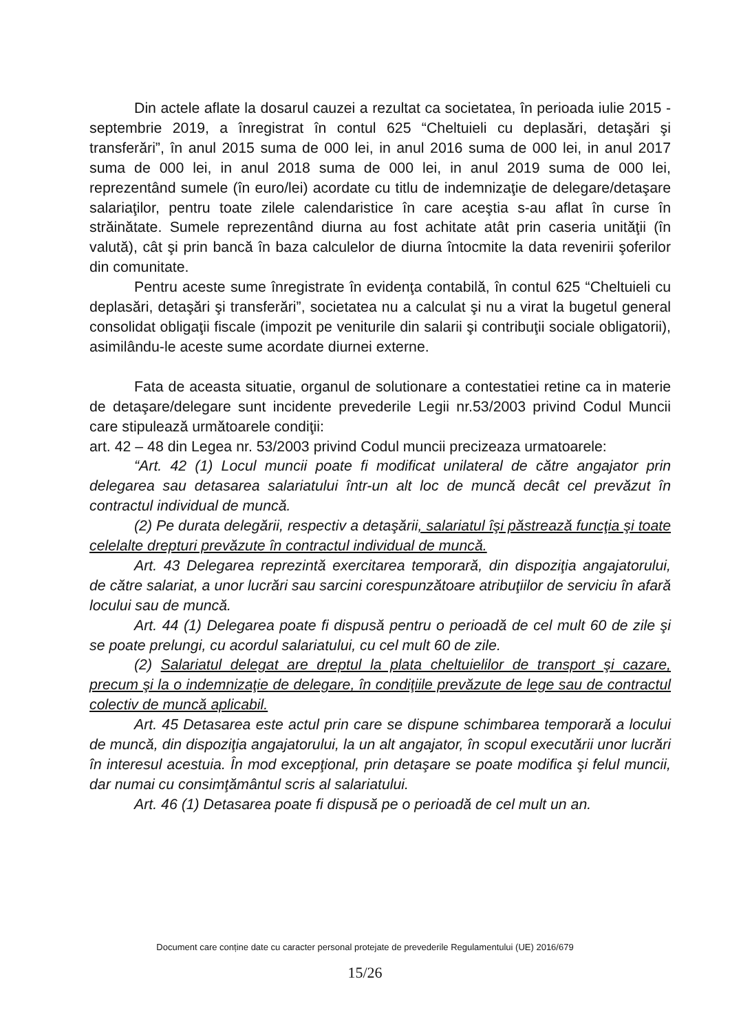Din actele aflate la dosarul cauzei a rezultat ca societatea, în perioada iulie 2015 - septembrie 2019, a înregistrat în contul 625 “Cheltuieli cu deplasări, detaşări şi transferări”, în anul 2015 suma de 000 lei, in anul 2016 suma de 000 lei, in anul 2017 suma de 000 lei, in anul 2018 suma de 000 lei, in anul 2019 suma de 000 lei, reprezentând sumele (în euro/lei) acordate cu titlu de indemnizaţie de delegare/detaşare salariaţilor, pentru toate zilele calendaristice în care aceştia s-au aflat în curse în străinătate. Sumele reprezentând diurna au fost achitate atât prin caseria unităţii (în valută), cât şi prin bancă în baza calculelor de diurna întocmite la data revenirii şoferilor din comunitate.
Pentru aceste sume înregistrate în evidenţa contabilă, în contul 625 “Cheltuieli cu deplasări, detaşări şi transferări”, societatea nu a calculat şi nu a virat la bugetul general consolidat obligaţii fiscale (impozit pe veniturile din salarii şi contribuţii sociale obligatorii), asimilându-le aceste sume acordate diurnei externe.
Fata de aceasta situatie, organul de solutionare a contestatiei retine ca in materie de detaşare/delegare sunt incidente prevederile Legii nr.53/2003 privind Codul Muncii care stipulează următoarele condiţii:
art. 42 – 48 din Legea nr. 53/2003 privind Codul muncii precizeaza urmatoarele:
“Art. 42 (1) Locul muncii poate fi modificat unilateral de către angajator prin delegarea sau detasarea salariatului într-un alt loc de muncă decât cel prevăzut în contractul individual de muncă.
(2) Pe durata delegării, respectiv a detaşării, salariatul îşi păstrează funcţia şi toate celelalte drepturi prevăzute în contractul individual de muncă.
Art. 43 Delegarea reprezintă exercitarea temporară, din dispoziţia angajatorului, de către salariat, a unor lucrări sau sarcini corespunzătoare atribuţiilor de serviciu în afară locului sau de muncă.
Art. 44 (1) Delegarea poate fi dispusă pentru o perioadă de cel mult 60 de zile şi se poate prelungi, cu acordul salariatului, cu cel mult 60 de zile.
(2) Salariatul delegat are dreptul la plata cheltuielilor de transport şi cazare, precum şi la o indemnizaţie de delegare, în condiţiile prevăzute de lege sau de contractul colectiv de muncă aplicabil.
Art. 45 Detasarea este actul prin care se dispune schimbarea temporară a locului de muncă, din dispoziţia angajatorului, la un alt angajator, în scopul executării unor lucrări în interesul acestuia. În mod excepţional, prin detaşare se poate modifica şi felul muncii, dar numai cu consimţământul scris al salariatului.
Art. 46 (1) Detasarea poate fi dispusă pe o perioadă de cel mult un an.
Document care conține date cu caracter personal protejate de prevederile Regulamentului (UE) 2016/679
15/26